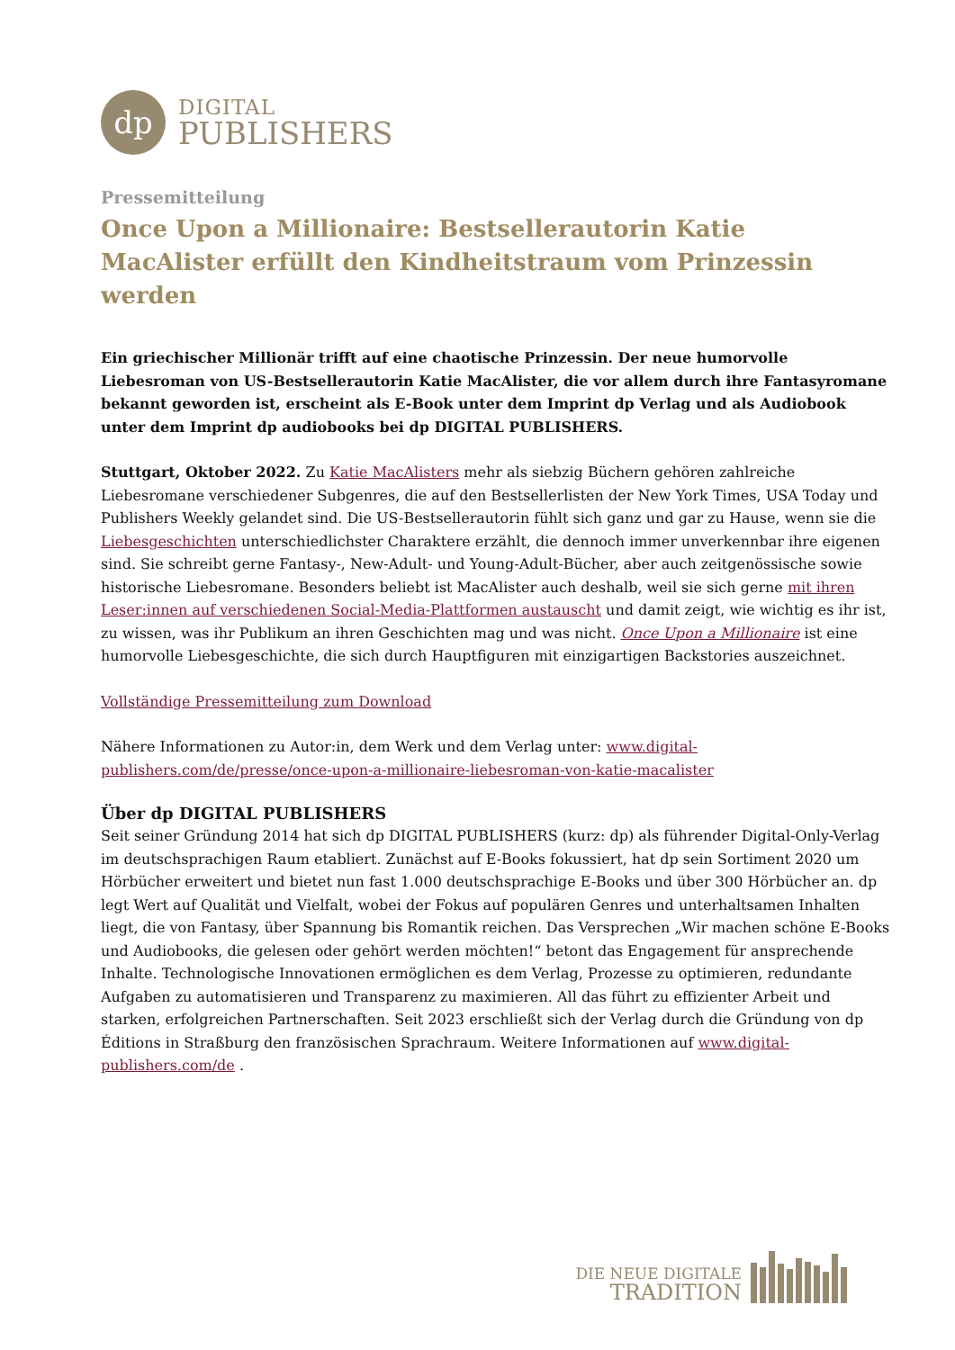dp
DIGITAL
PUBLISHERS
Pressemitteilung
Once Upon a Millionaire: Bestsellerautorin Katie MacAlister erfüllt den Kindheitstraum vom Prinzessin werden
Ein griechischer Millionär trifft auf eine chaotische Prinzessin. Der neue humorvolle Liebesroman von US-Bestsellerautorin Katie MacAlister, die vor allem durch ihre Fantasyromane bekannt geworden ist, erscheint als E-Book unter dem Imprint dp Verlag und als Audiobook unter dem Imprint dp audiobooks bei dp DIGITAL PUBLISHERS.
Stuttgart, Oktober 2022. Zu Katie MacAlisters mehr als siebzig Büchern gehören zahlreiche Liebesromane verschiedener Subgenres, die auf den Bestsellerlisten der New York Times, USA Today und Publishers Weekly gelandet sind. Die US-Bestsellerautorin fühlt sich ganz und gar zu Hause, wenn sie die Liebesgeschichten unterschiedlichster Charaktere erzählt, die dennoch immer unverkennbar ihre eigenen sind. Sie schreibt gerne Fantasy-, New-Adult- und Young-Adult-Bücher, aber auch zeitgenössische sowie historische Liebesromane. Besonders beliebt ist MacAlister auch deshalb, weil sie sich gerne mit ihren Leser:innen auf verschiedenen Social-Media-Plattformen austauscht und damit zeigt, wie wichtig es ihr ist, zu wissen, was ihr Publikum an ihren Geschichten mag und was nicht. Once Upon a Millionaire ist eine humorvolle Liebesgeschichte, die sich durch Hauptfiguren mit einzigartigen Backstories auszeichnet.
Vollständige Pressemitteilung zum Download
Nähere Informationen zu Autor:in, dem Werk und dem Verlag unter: www.digital-publishers.com/de/presse/once-upon-a-millionaire-liebesroman-von-katie-macalister
Über dp DIGITAL PUBLISHERS
Seit seiner Gründung 2014 hat sich dp DIGITAL PUBLISHERS (kurz: dp) als führender Digital-Only-Verlag im deutschsprachigen Raum etabliert. Zunächst auf E-Books fokussiert, hat dp sein Sortiment 2020 um Hörbücher erweitert und bietet nun fast 1.000 deutschsprachige E-Books und über 300 Hörbücher an. dp legt Wert auf Qualität und Vielfalt, wobei der Fokus auf populären Genres und unterhaltsamen Inhalten liegt, die von Fantasy, über Spannung bis Romantik reichen. Das Versprechen „Wir machen schöne E-Books und Audiobooks, die gelesen oder gehört werden möchten!“ betont das Engagement für ansprechende Inhalte. Technologische Innovationen ermöglichen es dem Verlag, Prozesse zu optimieren, redundante Aufgaben zu automatisieren und Transparenz zu maximieren. All das führt zu effizienter Arbeit und starken, erfolgreichen Partnerschaften. Seit 2023 erschließt sich der Verlag durch die Gründung von dp Éditions in Straßburg den französischen Sprachraum. Weitere Informationen auf www.digital-publishers.com/de .
DIE NEUE DIGITALE
TRADITION